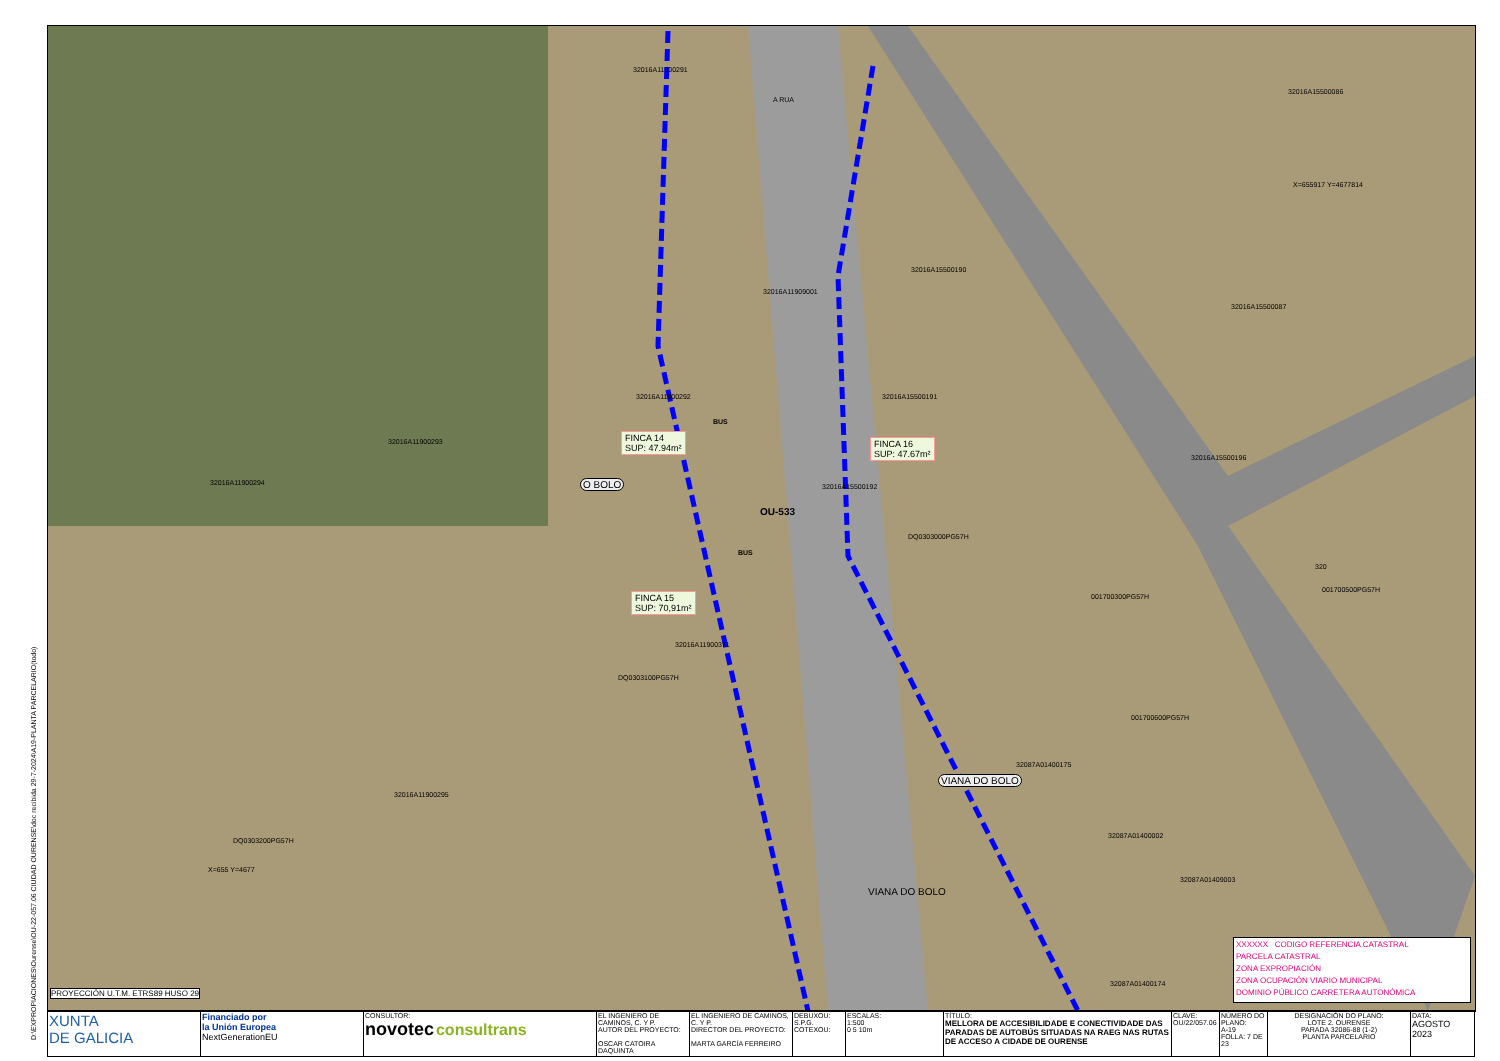D:\EXPROPIACIONES\Ourense\OU-22-057.06 CIUDAD OURENSE\doc recibida 29-7-2024\A19-PLANTA PARCELARIO(todo)
32016A11900291
32016A15500086
A RUA
32016A15500190
32016A11909001
32016A15500087
32016A11900292 32016A15500191
FINCA 14
SUP: 47.94m²
FINCA 16
SUP: 47.67m²
32016A11900293
32016A15500196
32016A11900294 O BOLO 32016A15500192
OU-533
DQ0303000PG57H
320
FINCA 15
SUP: 70,91m²
001700300PG57H
001700500PG57H
32016A11900371
DQ0303100PG57H
001700600PG57H
32087A01400175
VIANA DO BOLO
32016A11900295
32087A01400002
DQ0303200PG57H
VIANA DO BOLO
32087A01409003
32087A01400174
PROYECCIÓN U.T.M. ETRS89 HUSO 29
X=655917 Y=4677814
X=655 Y=4677
BUS
BUS
XXXXXX CODIGO REFERENCIA CATASTRAL
PARCELA CATASTRAL
ZONA EXPROPIACIÓN
ZONA OCUPACIÓN VIARIO MUNICIPAL
DOMINIO PÚBLICO CARRETERA AUTONÓMICA
| XUNTA DE GALICIA | Financiado por la Unión Europea NextGenerationEU | CONSULTOR: novotec consultrans | EL INGENIERO DE CAMINOS, C. Y P. AUTOR DEL PROYECTO: OSCAR CATOIRA DAQUINTA | EL INGENIERO DE CAMINOS, C. Y P. DIRECTOR DEL PROYECTO: MARTA GARCÍA FERREIRO | DEBUXOU: S.P.G. COTEXOU: | ESCALAS: 1:500 0 5 10m | TÍTULO: MELLORA DE ACCESIBILIDADE E CONECTIVIDADE DAS PARADAS DE AUTOBÚS SITUADAS NA RAEG NAS RUTAS DE ACCESO A CIDADE DE OURENSE | CLAVE: OU/22/057.06 | NÚMERO DO PLANO: A-19 FOLLA: 7 DE 23 | DESIGNACIÓN DO PLANO: LOTE 2. OURENSE PARADA 32086-88 (1-2) PLANTA PARCELARIO | DATA: AGOSTO 2023 |